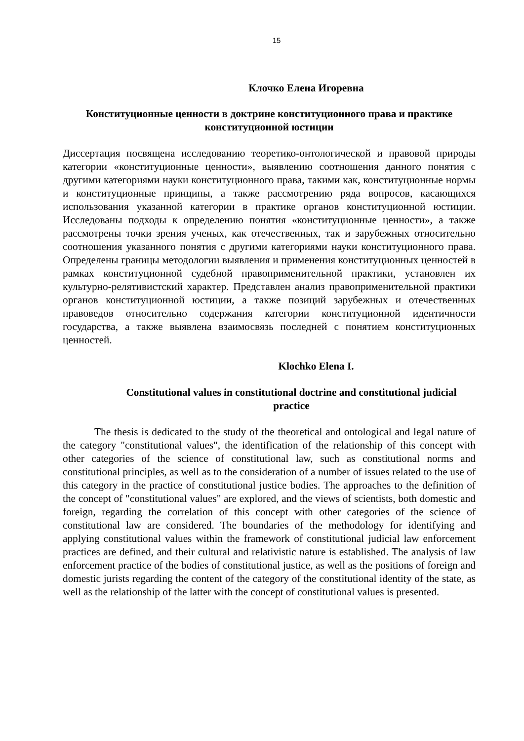15
Клочко Елена Игоревна
Конституционные ценности в доктрине конституционного права и практике конституционной юстиции
Диссертация посвящена исследованию теоретико-онтологической и правовой природы категории «конституционные ценности», выявлению соотношения данного понятия с другими категориями науки конституционного права, такими как, конституционные нормы и конституционные принципы, а также рассмотрению ряда вопросов, касающихся использования указанной категории в практике органов конституционной юстиции. Исследованы подходы к определению понятия «конституционные ценности», а также рассмотрены точки зрения ученых, как отечественных, так и зарубежных относительно соотношения указанного понятия с другими категориями науки конституционного права. Определены границы методологии выявления и применения конституционных ценностей в рамках конституционной судебной правоприменительной практики, установлен их культурно-релятивистский характер. Представлен анализ правоприменительной практики органов конституционной юстиции, а также позиций зарубежных и отечественных правоведов относительно содержания категории конституционной идентичности государства, а также выявлена взаимосвязь последней с понятием конституционных ценностей.
Klochko Elena I.
Constitutional values in constitutional doctrine and constitutional judicial practice
The thesis is dedicated to the study of the theoretical and ontological and legal nature of the category "constitutional values", the identification of the relationship of this concept with other categories of the science of constitutional law, such as constitutional norms and constitutional principles, as well as to the consideration of a number of issues related to the use of this category in the practice of constitutional justice bodies. The approaches to the definition of the concept of "constitutional values" are explored, and the views of scientists, both domestic and foreign, regarding the correlation of this concept with other categories of the science of constitutional law are considered. The boundaries of the methodology for identifying and applying constitutional values within the framework of constitutional judicial law enforcement practices are defined, and their cultural and relativistic nature is established. The analysis of law enforcement practice of the bodies of constitutional justice, as well as the positions of foreign and domestic jurists regarding the content of the category of the constitutional identity of the state, as well as the relationship of the latter with the concept of constitutional values is presented.